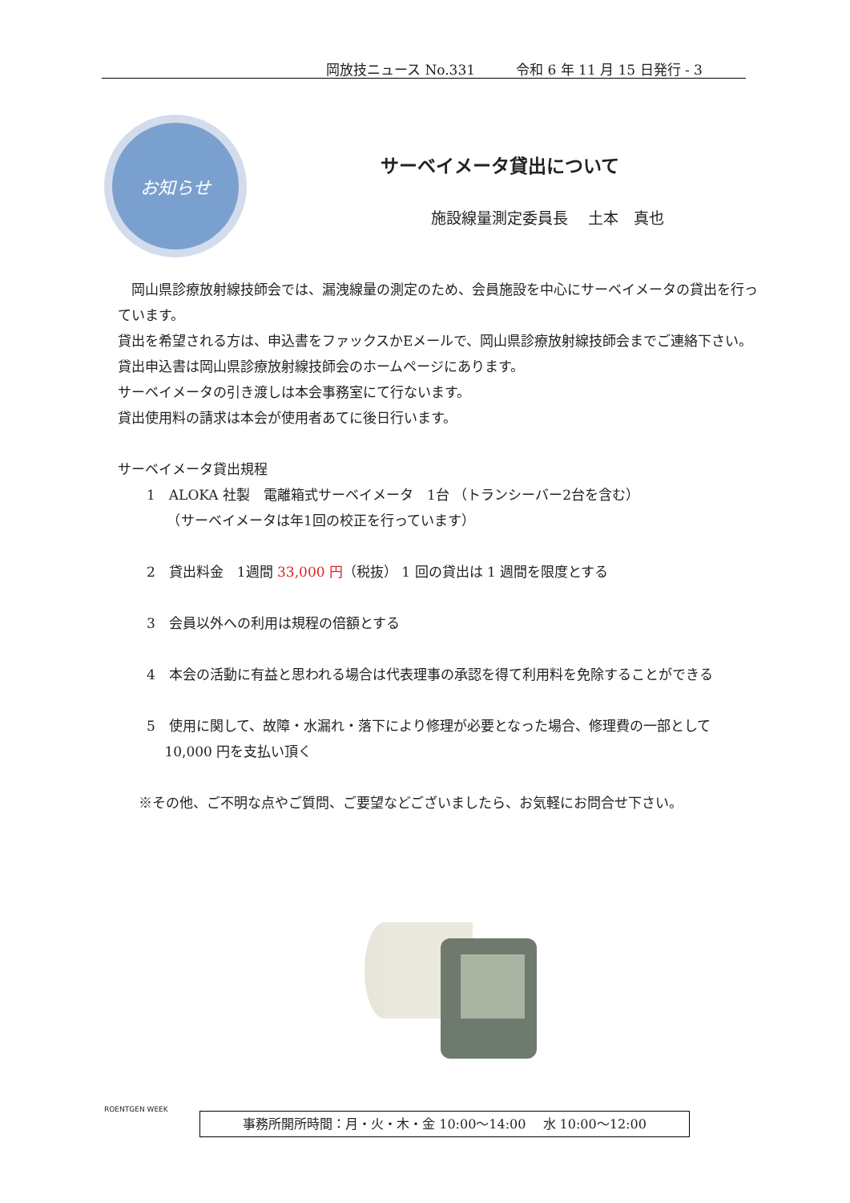岡放技ニュース No.331　　　令和 6 年 11 月 15 日発行 - 3
お知らせ
サーベイメータ貸出について
施設線量測定委員長　 土本　真也
　岡山県診療放射線技師会では、漏洩線量の測定のため、会員施設を中心にサーベイメータの貸出を行っています。
貸出を希望される方は、申込書をファックスかEメールで、岡山県診療放射線技師会までご連絡下さい。
貸出申込書は岡山県診療放射線技師会のホームページにあります。
サーベイメータの引き渡しは本会事務室にて行ないます。
貸出使用料の請求は本会が使用者あてに後日行います。
サーベイメータ貸出規程
1　ALOKA 社製　電離箱式サーベイメータ　1台 （トランシーバー2台を含む）
　　（サーベイメータは年1回の校正を行っています）
2　貸出料金　1週間 33,000 円（税抜） 1 回の貸出は 1 週間を限度とする
3　会員以外への利用は規程の倍額とする
4　本会の活動に有益と思われる場合は代表理事の承認を得て利用料を免除することができる
5　使用に関して、故障・水漏れ・落下により修理が必要となった場合、修理費の一部として
　 10,000 円を支払い頂く
※その他、ご不明な点やご質問、ご要望などございましたら、お気軽にお問合せ下さい。
ROENTGEN WEEK
事務所開所時間：月・火・木・金 10:00～14:00　 水 10:00～12:00